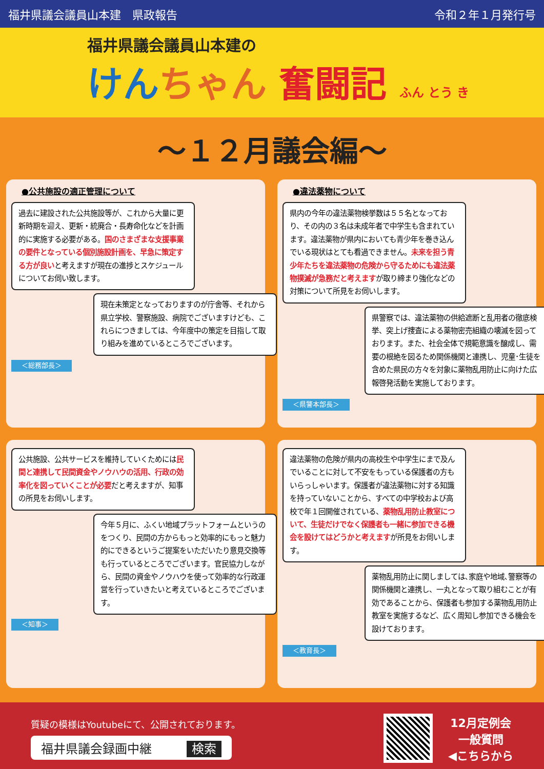福井県議会議員山本建　県政報告 令和２年１月発行号
福井県議会議員山本建の
けん ちゃん 奮闘記 ふん とう き
～１２月議会編～
●公共施設の適正管理について
過去に建設された公共施設等が、これから大量に更新時期を迎え、更新・統廃合・長寿命化などを計画的に実施する必要がある。国のさまざまな支援事業の要件となっている個別施設計画を、早急に策定する方が良いと考えますが現在の進捗とスケジュールについてお伺い致します。
現在未策定となっておりますのが庁舎等、それから県立学校、警察施設、病院でございますけども、これらにつきましては、今年度中の策定を目指して取り組みを進めているところでございます。
＜総務部長＞
●違法薬物について
県内の今年の違法薬物検挙数は５５名となっており、その内の３名は未成年者で中学生も含まれています。違法薬物が県内においても青少年を巻き込んでいる現状はとても看過できません。未来を担う青少年たちを違法薬物の危険から守るためにも違法薬物撲滅が急務だと考えますが取り締まり強化などの対策について所見をお伺いします。
県警察では、違法薬物の供給遮断と乱用者の徹底検挙、突上げ捜査による薬物密売組織の壊滅を図っております。また、社会全体で規範意識を醸成し、需要の根絶を図るため関係機関と連携し、児童･生徒を含めた県民の方々を対象に薬物乱用防止に向けた広報啓発活動を実施しております。
＜県警本部長＞
公共施設、公共サービスを維持していくためには民間と連携して民間資金やノウハウの活用、行政の効率化を図っていくことが必要だと考えますが、知事の所見をお伺いします。
今年５月に、ふくい地域プラットフォームというのをつくり、民間の方からもっと効率的にもっと魅力的にできるというご提案をいただいたり意見交換等も行っているところでございます。官民協力しながら、民間の資金やノウハウを使って効率的な行政運営を行っていきたいと考えているところでございます。
＜知事＞
違法薬物の危険が県内の高校生や中学生にまで及んでいることに対して不安をもっている保護者の方もいらっしゃいます。保護者が違法薬物に対する知識を持っていないことから、すべての中学校および高校で年１回開催されている、薬物乱用防止教室について、生徒だけでなく保護者も一緒に参加できる機会を設けてはどうかと考えますが所見をお伺いします。
薬物乱用防止に関しましては､家庭や地域､警察等の関係機関と連携し、一丸となって取り組むことが有効であることから、保護者も参加する薬物乱用防止教室を実施するなど、広く周知し参加できる機会を設けております。
＜教育長＞
質疑の模様はYoutubeにて、公開されております。
福井県議会録画中継 検索
12月定例会
一般質問
◀こちらから